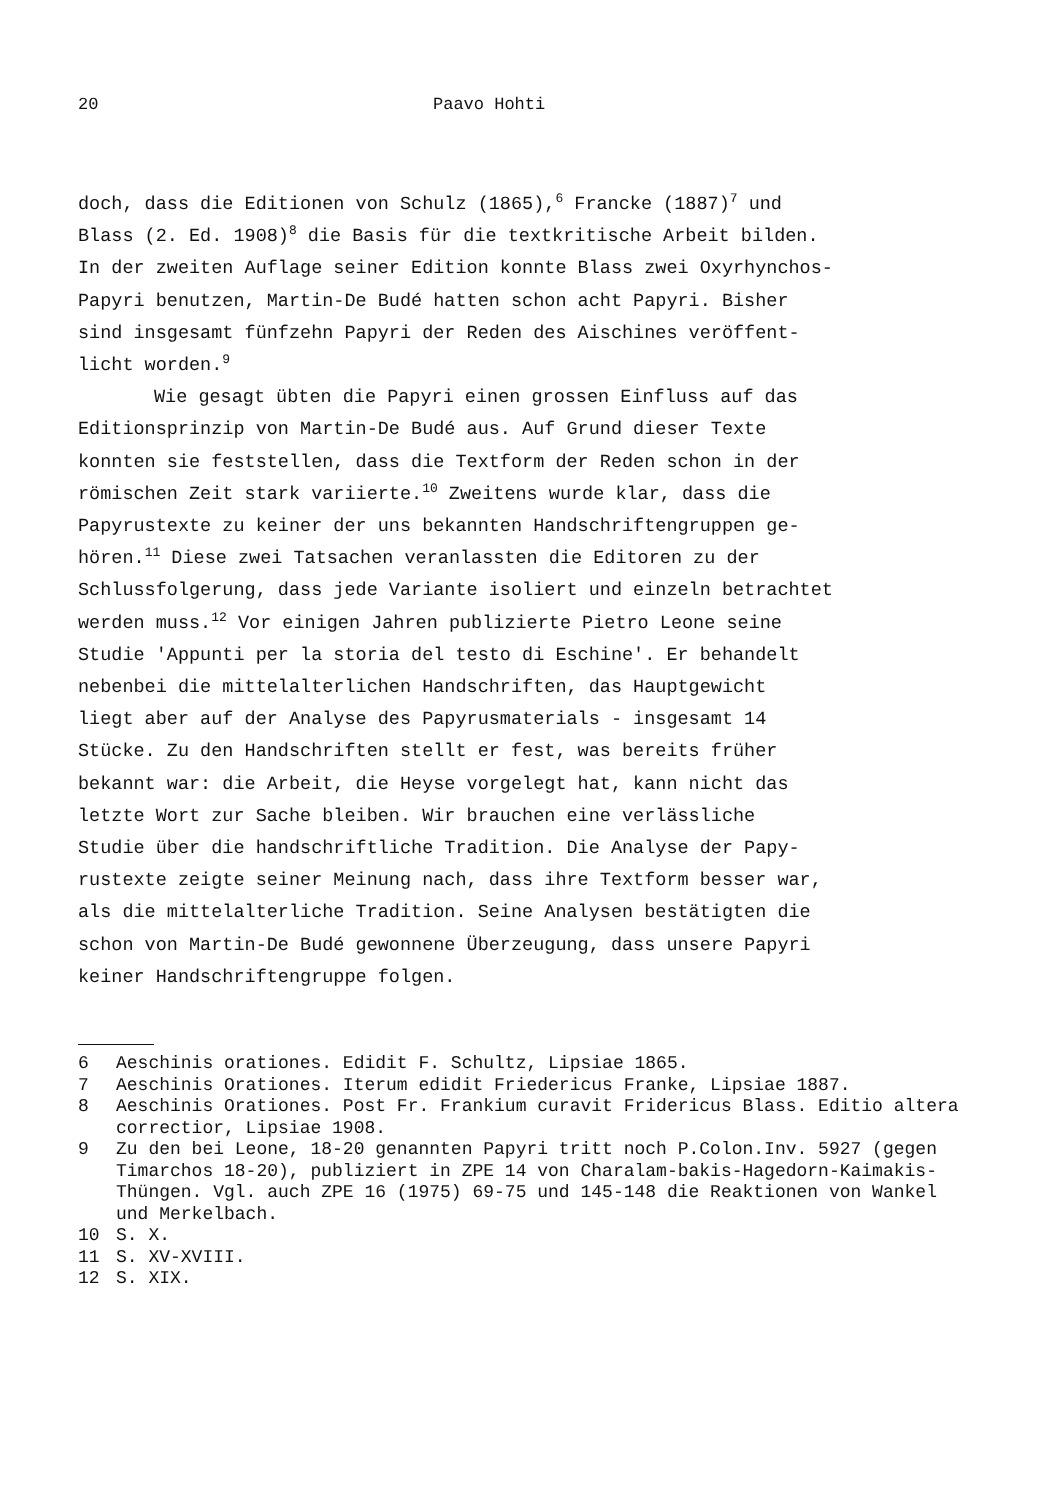20 Paavo Hohti
doch, dass die Editionen von Schulz (1865),<sup>6</sup> Francke (1887)<sup>7</sup> und Blass (2. Ed. 1908)<sup>8</sup> die Basis für die textkritische Arbeit bilden. In der zweiten Auflage seiner Edition konnte Blass zwei Oxyrhynchos- Papyri benutzen, Martin-De Budé hatten schon acht Papyri. Bisher sind insgesamt fünfzehn Papyri der Reden des Aischines veröffent- licht worden.<sup>9</sup> Wie gesagt übten die Papyri einen grossen Einfluss auf das Editionsprinzip von Martin-De Budé aus. Auf Grund dieser Texte konnten sie feststellen, dass die Textform der Reden schon in der römischen Zeit stark variierte.<sup>10</sup> Zweitens wurde klar, dass die Papyrustexte zu keiner der uns bekannten Handschriftengruppen ge- hören.<sup>11</sup> Diese zwei Tatsachen veranlassten die Editoren zu der Schlussfolgerung, dass jede Variante isoliert und einzeln betrachtet werden muss.<sup>12</sup> Vor einigen Jahren publizierte Pietro Leone seine Studie 'Appunti per la storia del testo di Eschine'. Er behandelt nebenbei die mittelalterlichen Handschriften, das Hauptgewicht liegt aber auf der Analyse des Papyrusmaterials - insgesamt 14 Stücke. Zu den Handschriften stellt er fest, was bereits früher bekannt war: die Arbeit, die Heyse vorgelegt hat, kann nicht das letzte Wort zur Sache bleiben. Wir brauchen eine verlässliche Studie über die handschriftliche Tradition. Die Analyse der Papy- rustexte zeigte seiner Meinung nach, dass ihre Textform besser war, als die mittelalterliche Tradition. Seine Analysen bestätigten die schon von Martin-De Budé gewonnene Überzeugung, dass unsere Papyri keiner Handschriftengruppe folgen.
6 Aeschinis orationes. Edidit F. Schultz, Lipsiae 1865.
7 Aeschinis Orationes. Iterum edidit Friedericus Franke, Lipsiae 1887.
8 Aeschinis Orationes. Post Fr. Frankium curavit Fridericus Blass. Editio altera correctior, Lipsiae 1908.
9 Zu den bei Leone, 18-20 genannten Papyri tritt noch P.Colon.Inv. 5927 (gegen Timarchos 18-20), publiziert in ZPE 14 von Charalam-bakis-Hagedorn-Kaimakis-Thüngen. Vgl. auch ZPE 16 (1975) 69-75 und 145-148 die Reaktionen von Wankel und Merkelbach.
10 S. X.
11 S. XV-XVIII.
12 S. XIX.